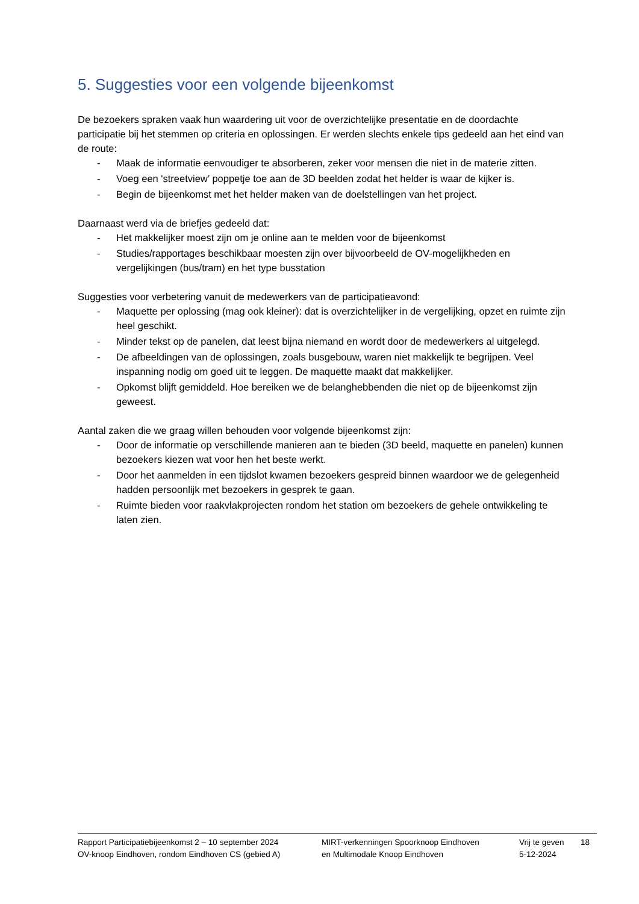5. Suggesties voor een volgende bijeenkomst
De bezoekers spraken vaak hun waardering uit voor de overzichtelijke presentatie en de doordachte participatie bij het stemmen op criteria en oplossingen. Er werden slechts enkele tips gedeeld aan het eind van de route:
- Maak de informatie eenvoudiger te absorberen, zeker voor mensen die niet in de materie zitten.
- Voeg een 'streetview’ poppetje toe aan de 3D beelden zodat het helder is waar de kijker is.
- Begin de bijeenkomst met het helder maken van de doelstellingen van het project.
Daarnaast werd via de briefjes gedeeld dat:
- Het makkelijker moest zijn om je online aan te melden voor de bijeenkomst
- Studies/rapportages beschikbaar moesten zijn over bijvoorbeeld de OV-mogelijkheden en vergelijkingen (bus/tram) en het type busstation
Suggesties voor verbetering vanuit de medewerkers van de participatieavond:
- Maquette per oplossing (mag ook kleiner): dat is overzichtelijker in de vergelijking, opzet en ruimte zijn heel geschikt.
- Minder tekst op de panelen, dat leest bijna niemand en wordt door de medewerkers al uitgelegd.
- De afbeeldingen van de oplossingen, zoals busgebouw, waren niet makkelijk te begrijpen. Veel inspanning nodig om goed uit te leggen. De maquette maakt dat makkelijker.
- Opkomst blijft gemiddeld. Hoe bereiken we de belanghebbenden die niet op de bijeenkomst zijn geweest.
Aantal zaken die we graag willen behouden voor volgende bijeenkomst zijn:
- Door de informatie op verschillende manieren aan te bieden (3D beeld, maquette en panelen) kunnen bezoekers kiezen wat voor hen het beste werkt.
- Door het aanmelden in een tijdslot kwamen bezoekers gespreid binnen waardoor we de gelegenheid hadden persoonlijk met bezoekers in gesprek te gaan.
- Ruimte bieden voor raakvlakprojecten rondom het station om bezoekers de gehele ontwikkeling te laten zien.
Rapport Participatiebijeenkomst 2 – 10 september 2024
OV-knoop Eindhoven, rondom Eindhoven CS (gebied A)
MIRT-verkenningen Spoorknoop Eindhoven
en Multimodale Knoop Eindhoven
Vrij te geven
5-12-2024
18